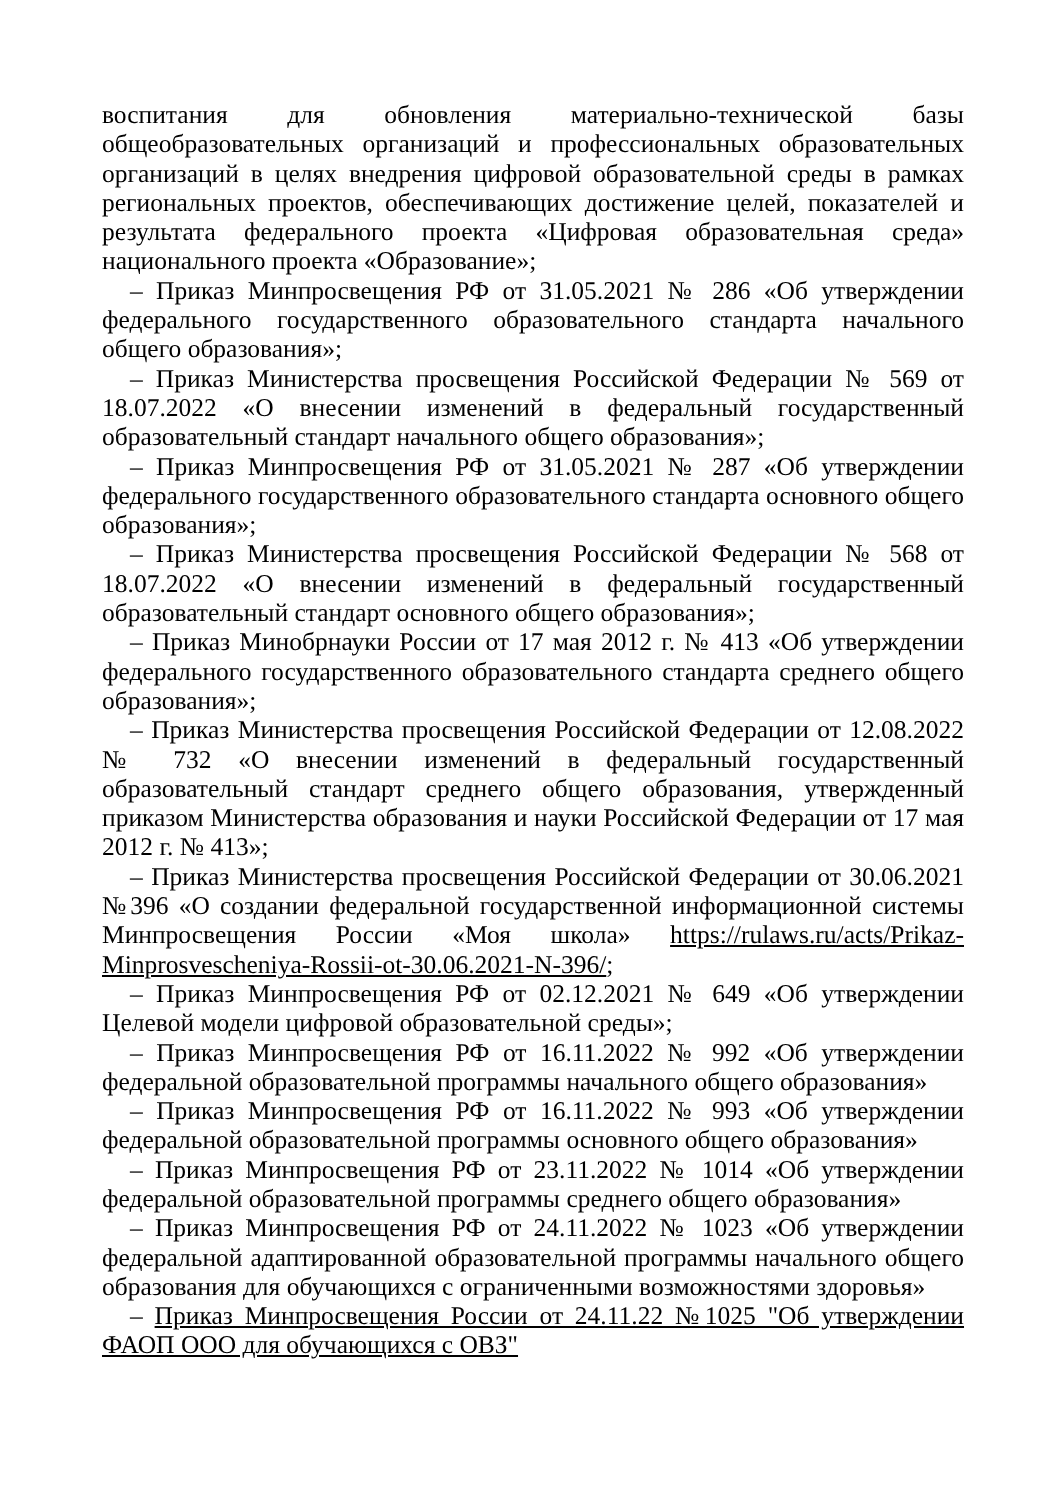воспитания для обновления материально-технической базы общеобразовательных организаций и профессиональных образовательных организаций в целях внедрения цифровой образовательной среды в рамках региональных проектов, обеспечивающих достижение целей, показателей и результата федерального проекта «Цифровая образовательная среда» национального проекта «Образование»;
– Приказ Минпросвещения РФ от 31.05.2021 № 286 «Об утверждении федерального государственного образовательного стандарта начального общего образования»;
– Приказ Министерства просвещения Российской Федерации № 569 от 18.07.2022 «О внесении изменений в федеральный государственный образовательный стандарт начального общего образования»;
– Приказ Минпросвещения РФ от 31.05.2021 № 287 «Об утверждении федерального государственного образовательного стандарта основного общего образования»;
– Приказ Министерства просвещения Российской Федерации № 568 от 18.07.2022 «О внесении изменений в федеральный государственный образовательный стандарт основного общего образования»;
– Приказ Минобрнауки России от 17 мая 2012 г. № 413 «Об утверждении федерального государственного образовательного стандарта среднего общего образования»;
– Приказ Министерства просвещения Российской Федерации от 12.08.2022 № 732 «О внесении изменений в федеральный государственный образовательный стандарт среднего общего образования, утвержденный приказом Министерства образования и науки Российской Федерации от 17 мая 2012 г. № 413»;
– Приказ Министерства просвещения Российской Федерации от 30.06.2021 №396 «О создании федеральной государственной информационной системы Минпросвещения России «Моя школа» https://rulaws.ru/acts/Prikaz-Minprosvescheniya-Rossii-ot-30.06.2021-N-396/;
– Приказ Минпросвещения РФ от 02.12.2021 № 649 «Об утверждении Целевой модели цифровой образовательной среды»;
– Приказ Минпросвещения РФ от 16.11.2022 № 992 «Об утверждении федеральной образовательной программы начального общего образования»
– Приказ Минпросвещения РФ от 16.11.2022 № 993 «Об утверждении федеральной образовательной программы основного общего образования»
– Приказ Минпросвещения РФ от 23.11.2022 № 1014 «Об утверждении федеральной образовательной программы среднего общего образования»
– Приказ Минпросвещения РФ от 24.11.2022 № 1023 «Об утверждении федеральной адаптированной образовательной программы начального общего образования для обучающихся с ограниченными возможностями здоровья»
– Приказ Минпросвещения России от 24.11.22 №1025 "Об утверждении ФАОП ООО для обучающихся с ОВЗ"